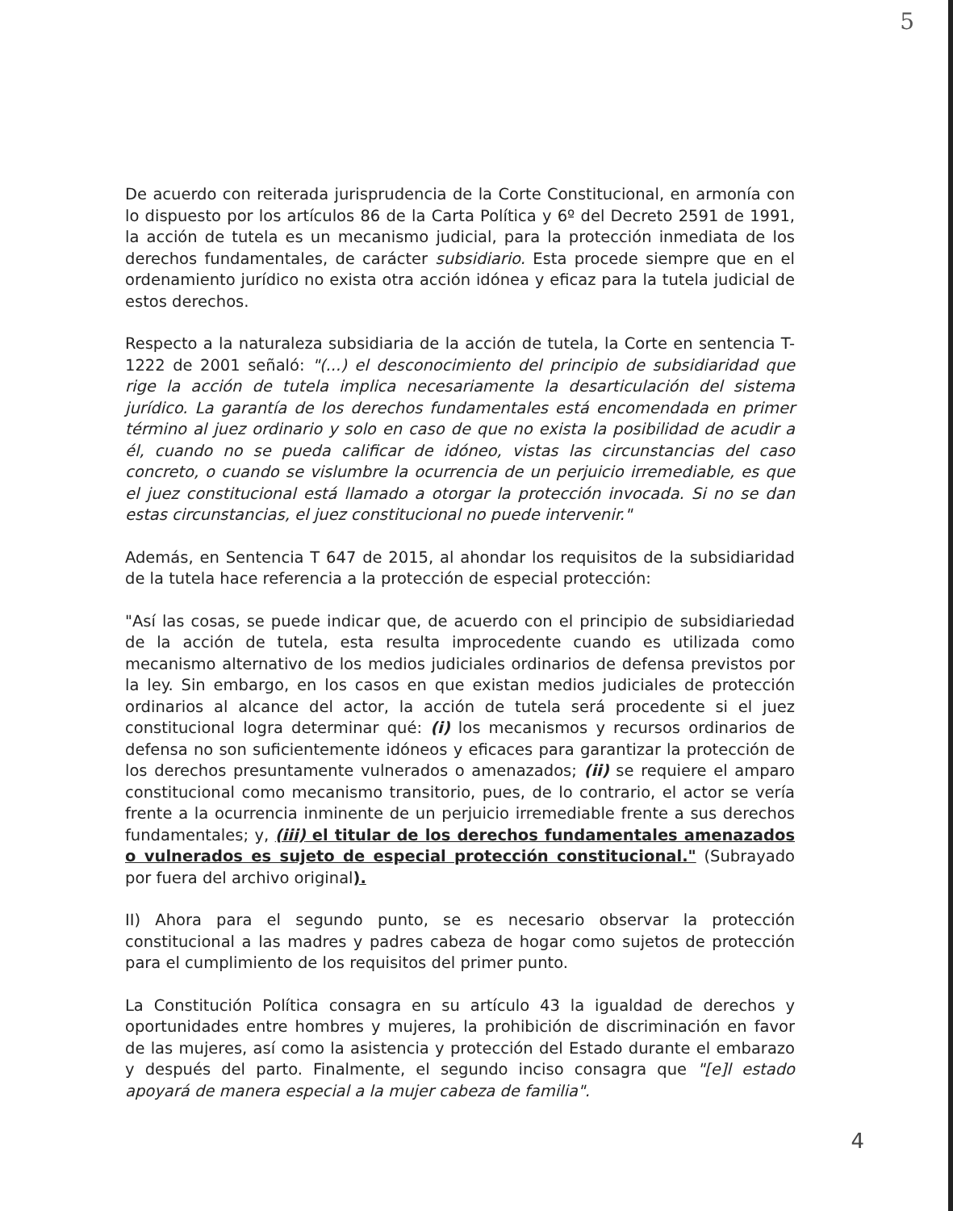5
De acuerdo con reiterada jurisprudencia de la Corte Constitucional, en armonía con lo dispuesto por los artículos 86 de la Carta Política y 6º del Decreto 2591 de 1991, la acción de tutela es un mecanismo judicial, para la protección inmediata de los derechos fundamentales, de carácter subsidiario. Esta procede siempre que en el ordenamiento jurídico no exista otra acción idónea y eficaz para la tutela judicial de estos derechos.
Respecto a la naturaleza subsidiaria de la acción de tutela, la Corte en sentencia T-1222 de 2001 señaló: "(...) el desconocimiento del principio de subsidiaridad que rige la acción de tutela implica necesariamente la desarticulación del sistema jurídico. La garantía de los derechos fundamentales está encomendada en primer término al juez ordinario y solo en caso de que no exista la posibilidad de acudir a él, cuando no se pueda calificar de idóneo, vistas las circunstancias del caso concreto, o cuando se vislumbre la ocurrencia de un perjuicio irremediable, es que el juez constitucional está llamado a otorgar la protección invocada. Si no se dan estas circunstancias, el juez constitucional no puede intervenir."
Además, en Sentencia T 647 de 2015, al ahondar los requisitos de la subsidiaridad de la tutela hace referencia a la protección de especial protección:
"Así las cosas, se puede indicar que, de acuerdo con el principio de subsidiariedad de la acción de tutela, esta resulta improcedente cuando es utilizada como mecanismo alternativo de los medios judiciales ordinarios de defensa previstos por la ley. Sin embargo, en los casos en que existan medios judiciales de protección ordinarios al alcance del actor, la acción de tutela será procedente si el juez constitucional logra determinar qué: (i) los mecanismos y recursos ordinarios de defensa no son suficientemente idóneos y eficaces para garantizar la protección de los derechos presuntamente vulnerados o amenazados; (ii) se requiere el amparo constitucional como mecanismo transitorio, pues, de lo contrario, el actor se vería frente a la ocurrencia inminente de un perjuicio irremediable frente a sus derechos fundamentales; y, (iii) el titular de los derechos fundamentales amenazados o vulnerados es sujeto de especial protección constitucional." (Subrayado por fuera del archivo original).
II) Ahora para el segundo punto, se es necesario observar la protección constitucional a las madres y padres cabeza de hogar como sujetos de protección para el cumplimiento de los requisitos del primer punto.
La Constitución Política consagra en su artículo 43 la igualdad de derechos y oportunidades entre hombres y mujeres, la prohibición de discriminación en favor de las mujeres, así como la asistencia y protección del Estado durante el embarazo y después del parto. Finalmente, el segundo inciso consagra que "[e]l estado apoyará de manera especial a la mujer cabeza de familia".
4